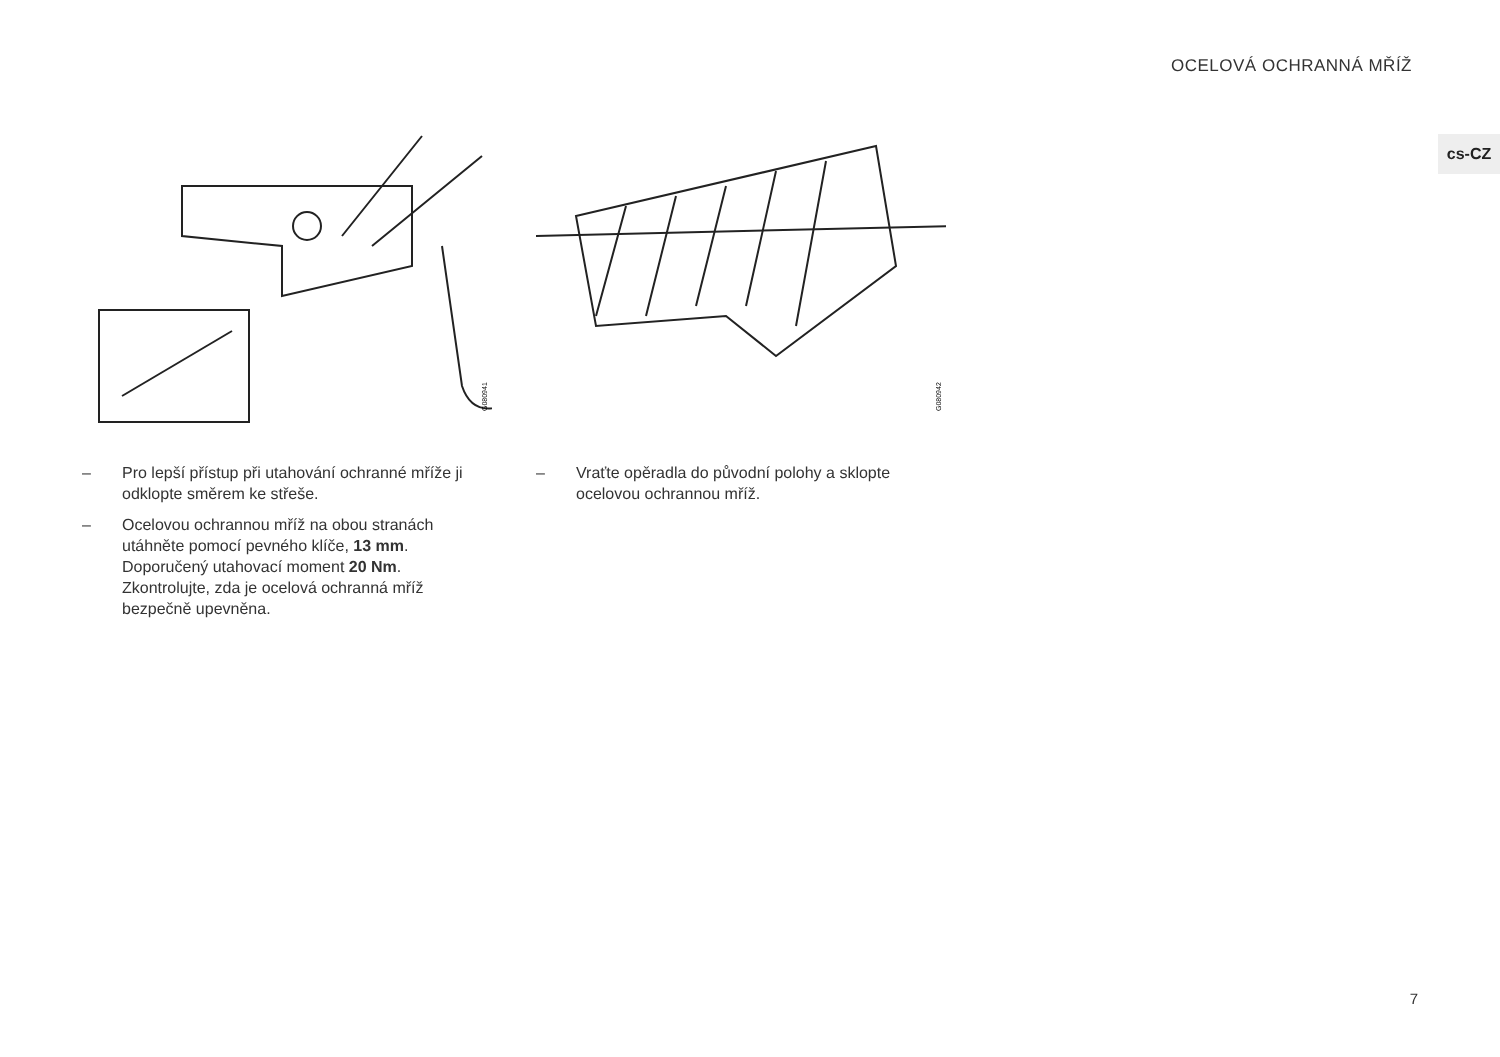OCELOVÁ OCHRANNÁ MŘÍŽ
cs-CZ
G080941
– Pro lepší přístup při utahování ochranné mříže ji odklopte směrem ke střeše.
– Ocelovou ochrannou mříž na obou stranách utáhněte pomocí pevného klíče, 13 mm. Doporučený utahovací moment 20 Nm. Zkontrolujte, zda je ocelová ochranná mříž bezpečně upevněna.
G080942
– Vraťte opěradla do původní polohy a sklopte ocelovou ochrannou mříž.
7